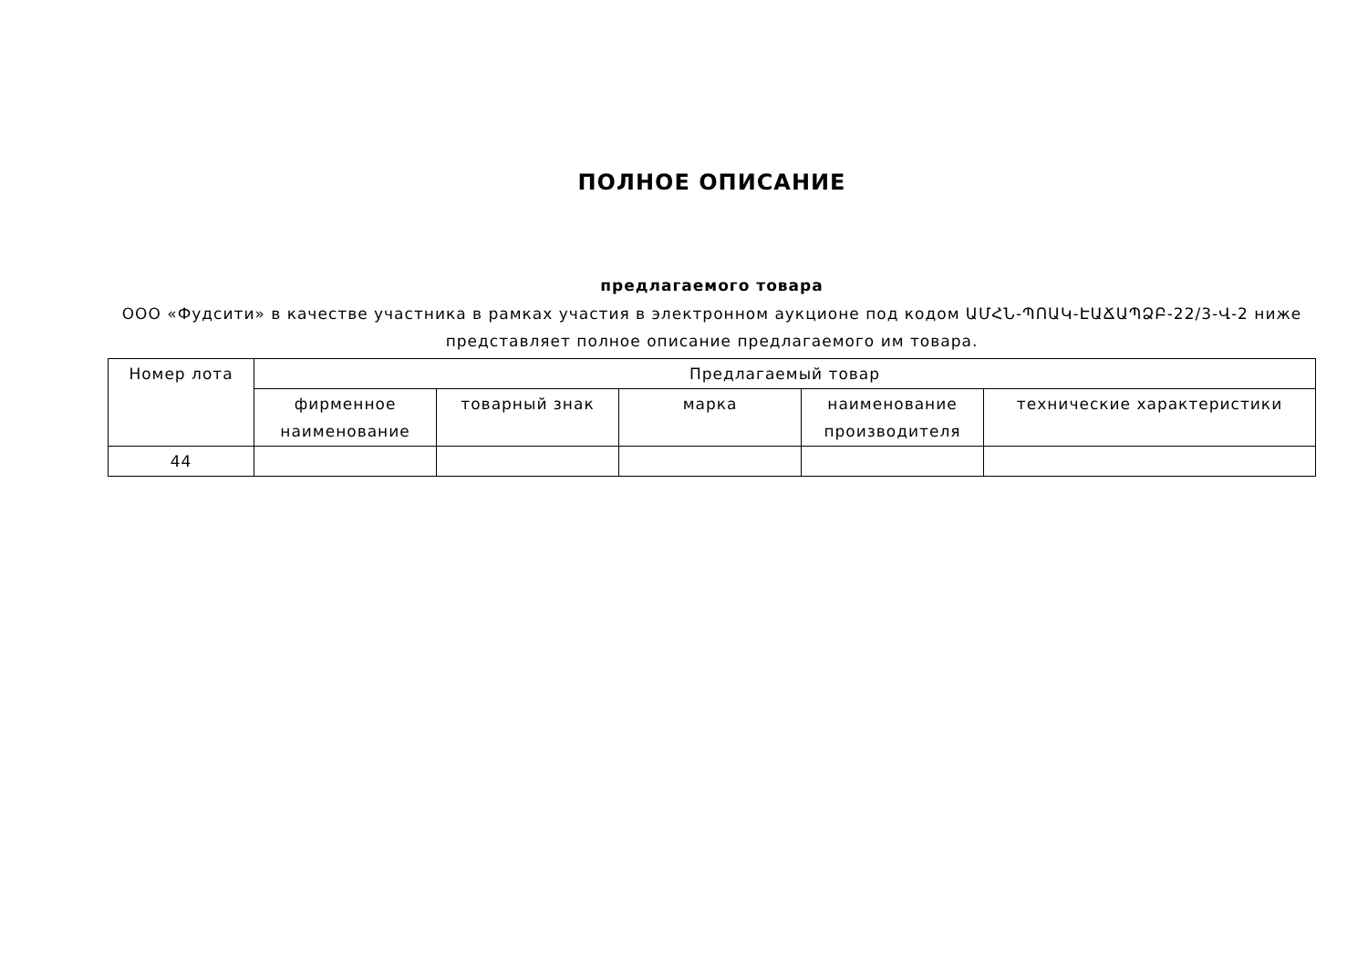ПОЛНОЕ ОПИСАНИЕ
предлагаемого товара
ООО «Фудсити» в качестве участника в рамках участия в электронном аукционе под кодом ԱՄՀՆ-ՊՈԱԿ-ԷԱՃԱՊՁԲ-22/3-Վ-2 ниже представляет полное описание предлагаемого им товара.
| Номер лота | Предлагаемый товар | | | | |
| --- | --- | --- | --- | --- | --- |
| | фирменное наименование | товарный знак | марка | наименование производителя | технические характеристики |
| 44 | | | | | |